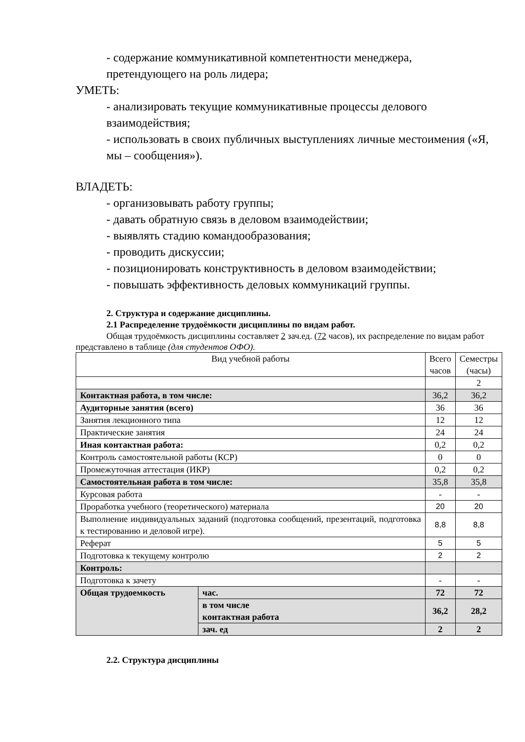- содержание коммуникативной компетентности менеджера,
претендующего на роль лидера;
УМЕТЬ:
- анализировать текущие коммуникативные процессы делового взаимодействия;
- использовать в своих публичных выступлениях личные местоимения («Я, мы – сообщения»).
ВЛАДЕТЬ:
- организовывать работу группы;
- давать обратную связь в деловом взаимодействии;
- выявлять стадию командообразования;
- проводить дискуссии;
- позиционировать конструктивность в деловом взаимодействии;
- повышать эффективность деловых коммуникаций группы.
2. Структура и содержание дисциплины.
2.1 Распределение трудоёмкости дисциплины по видам работ.
Общая трудоёмкость дисциплины составляет 2 зач.ед. (72 часов), их распределение по видам работ представлено в таблице (для студентов ОФО).
| Вид учебной работы | | Всего часов | Семестры (часы) |
| | | | 2 |
| Контактная работа, в том числе: | | 36,2 | 36,2 |
| Аудиторные занятия (всего) | | 36 | 36 |
| Занятия лекционного типа | | 12 | 12 |
| Практические занятия | | 24 | 24 |
| Иная контактная работа: | | 0,2 | 0,2 |
| Контроль самостоятельной работы (КСР) | | 0 | 0 |
| Промежуточная аттестация (ИКР) | | 0,2 | 0,2 |
| Самостоятельная работа в том числе: | | 35,8 | 35,8 |
| Курсовая работа | | - | - |
| Проработка учебного (теоретического) материала | | 20 | 20 |
| Выполнение индивидуальных заданий (подготовка сообщений, презентаций, подготовка к тестированию и деловой игре). | | 8,8 | 8,8 |
| Реферат | | 5 | 5 |
| Подготовка к текущему контролю | | 2 | 2 |
| Контроль: | | | |
| Подготовка к зачету | | - | - |
| Общая трудоемкость | час. | 72 | 72 |
| | в том числе контактная работа | 36,2 | 28,2 |
| | зач. ед | 2 | 2 |
2.2. Структура дисциплины